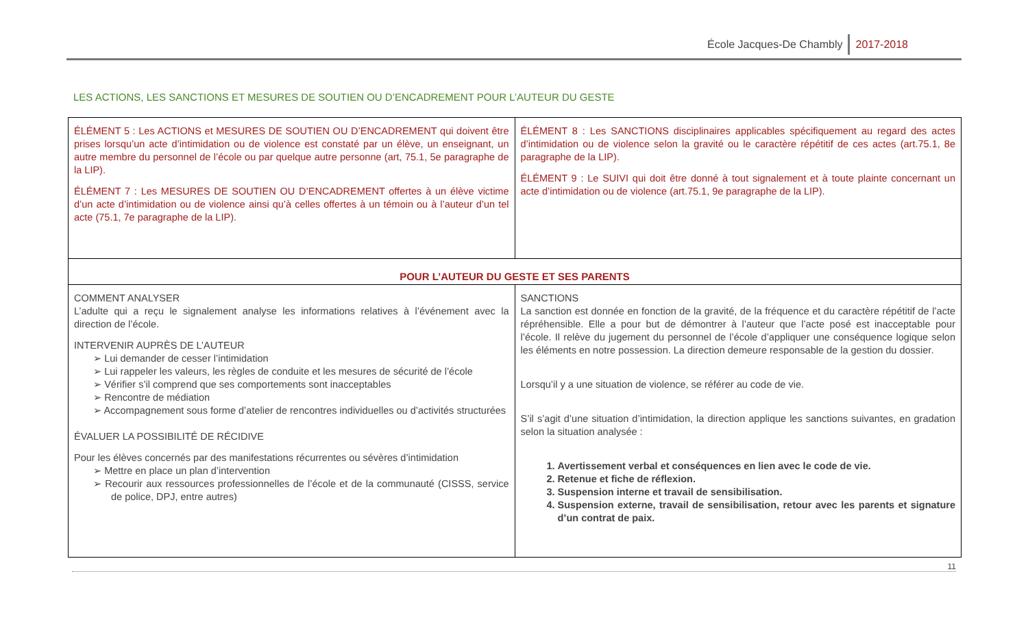École Jacques-De Chambly 2017-2018
LES ACTIONS, LES SANCTIONS ET MESURES DE SOUTIEN OU D’ENCADREMENT POUR L’AUTEUR DU GESTE
| ÉLÉMENT 5 : Les ACTIONS et MESURES DE SOUTIEN OU D’ENCADREMENT qui doivent être prises lorsqu’un acte d’intimidation ou de violence est constaté par un élève, un enseignant, un autre membre du personnel de l’école ou par quelque autre personne (art, 75.1, 5e paragraphe de la LIP). ÉLÉMENT 7 : Les MESURES DE SOUTIEN OU D’ENCADREMENT offertes à un élève victime d’un acte d’intimidation ou de violence ainsi qu’à celles offertes à un témoin ou à l’auteur d’un tel acte (75.1, 7e paragraphe de la LIP). | ÉLÉMENT 8 : Les SANCTIONS disciplinaires applicables spécifiquement au regard des actes d’intimidation ou de violence selon la gravité ou le caractère répétitif de ces actes (art.75.1, 8e paragraphe de la LIP). ÉLÉMENT 9 : Le SUIVI qui doit être donné à tout signalement et à toute plainte concernant un acte d’intimidation ou de violence (art.75.1, 9e paragraphe de la LIP). |
| POUR L’AUTEUR DU GESTE ET SES PARENTS | |
| COMMENT ANALYSER L’adulte qui a reçu le signalement analyse les informations relatives à l’événement avec la direction de l’école. INTERVENIR AUPRÈS DE L’AUTEUR ➢ Lui demander de cesser l’intimidation ➢ Lui rappeler les valeurs, les règles de conduite et les mesures de sécurité de l’école ➢ Vérifier s’il comprend que ses comportements sont inacceptables ➢ Rencontre de médiation ➢ Accompagnement sous forme d’atelier de rencontres individuelles ou d’activités structurées ÉVALUER LA POSSIBILITÉ DE RÉCIDIVE Pour les élèves concernés par des manifestations récurrentes ou sévères d’intimidation ➢ Mettre en place un plan d’intervention ➢ Recourir aux ressources professionnelles de l’école et de la communauté (CISSS, service de police, DPJ, entre autres) | SANCTIONS La sanction est donnée en fonction de la gravité, de la fréquence et du caractère répétitif de l’acte répréhensible. Elle a pour but de démontrer à l’auteur que l’acte posé est inacceptable pour l’école. Il relève du jugement du personnel de l’école d’appliquer une conséquence logique selon les éléments en notre possession. La direction demeure responsable de la gestion du dossier. Lorsqu’il y a une situation de violence, se référer au code de vie. S’il s’agit d’une situation d’intimidation, la direction applique les sanctions suivantes, en gradation selon la situation analysée : 1. Avertissement verbal et conséquences en lien avec le code de vie. 2. Retenue et fiche de réflexion. 3. Suspension interne et travail de sensibilisation. 4. Suspension externe, travail de sensibilisation, retour avec les parents et signature d’un contrat de paix. |
11